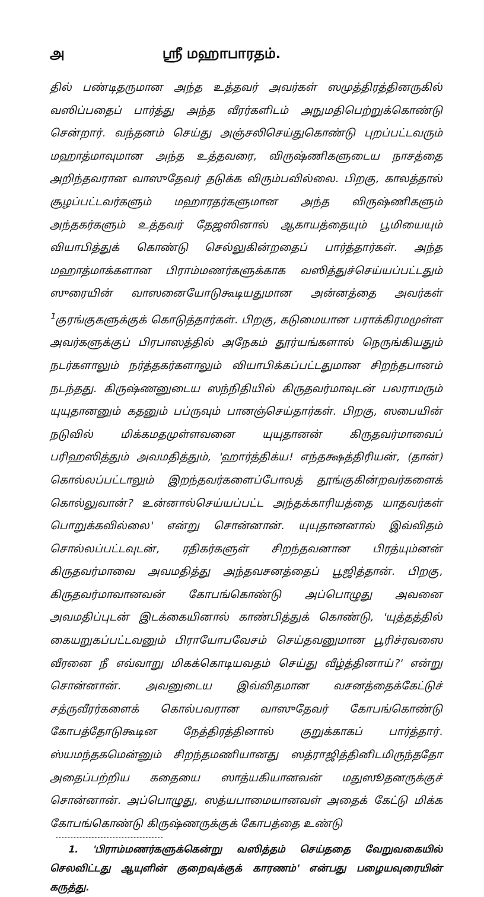அ ஸ்ரீ மஹாபாரதம்.
தில் பண்டிதருமான அந்த உத்தவர் அவர்கள் ஸமுத்திரத்தினருகில் வஸிப்பதைப் பார்த்து அந்த வீரர்களிடம் அநுமதிபெற்றுக்கொண்டு சென்றார். வந்தனம் செய்து அஞ்சலிசெய்துகொண்டு புறப்பட்டவரும் மஹாத்மாவுமான அந்த உத்தவரை, விருஷ்ணிகளுடைய நாசத்தை அறிந்தவரான வாஸுதேவர் தடுக்க விரும்பவில்லை. பிறகு, காலத்தால் சூழப்பட்டவர்களும் மஹாரதர்களுமான அந்த விருஷ்ணிகளும் அந்தகர்களும் உத்தவர் தேஜஸினால் ஆகாயத்தையும் பூமியையும் வியாபித்துக் கொண்டு செல்லுகின்றதைப் பார்த்தார்கள். அந்த மஹாத்மாக்களான பிராம்மணர்களுக்காக வஸித்துச்செய்யப்பட்டதும் ஸுரையின் வாஸனையோடுகூடியதுமான அன்னத்தை அவர்கள் <sup>1</sup>குரங்குகளுக்குக் கொடுத்தார்கள். பிறகு, கடுமையான பராக்கிரமமுள்ள அவர்களுக்குப் பிரபாஸத்தில் அநேகம் தூர்யங்களால் நெருங்கியதும் நடர்களாலும் நர்த்தகர்களாலும் வியாபிக்கப்பட்டதுமான சிறந்தபானம் நடந்தது. கிருஷ்ணனுடைய ஸந்நிதியில் கிருதவர்மாவுடன் பலராமரும் யுயுதானனும் கதனும் பப்ருவும் பானஞ்செய்தார்கள். பிறகு, ஸபையின் நடுவில் மிக்கமதமுள்ளவனை யுயுதானன் கிருதவர்மாவைப் பரிஹஸித்தும் அவமதித்தும், 'ஹார்த்திக்ய! எந்தக்ஷத்திரியன், (தான்) கொல்லப்பட்டாலும் இறந்தவர்களைப்போலத் தூங்குகின்றவர்களைக் கொல்லுவான்? உன்னால்செய்யப்பட்ட அந்தக்காரியத்தை யாதவர்கள் பொறுக்கவில்லை' என்று சொன்னான். யுயுதானனால் இவ்விதம் சொல்லப்பட்டவுடன், ரதிகர்களுள் சிறந்தவனான பிரத்யும்னன் கிருதவர்மாவை அவமதித்து அந்தவசனத்தைப் பூஜித்தான். பிறகு, கிருதவர்மாவானவன் கோபங்கொண்டு அப்பொழுது அவனை அவமதிப்புடன் இடக்கையினால் காண்பித்துக் கொண்டு, 'யுத்தத்தில் கையறுகப்பட்டவனும் பிராயோபவேசம் செய்தவனுமான பூரிச்ரவஸை வீரனை நீ எவ்வாறு மிகக்கொடியவதம் செய்து வீழ்த்தினாய்?' என்று சொன்னான். அவனுடைய இவ்விதமான வசனத்தைக்கேட்டுச் சத்ருவீரர்களைக் கொல்பவரான வாஸுதேவர் கோபங்கொண்டு கோபத்தோடுகூடின நேத்திரத்தினால் குறுக்காகப் பார்த்தார். ஸ்யமந்தகமென்னும் சிறந்தமணியானது ஸத்ராஜித்தினிடமிருந்ததோ அதைப்பற்றிய கதையை ஸாத்யகியானவன் மதுஸூதனருக்குச் சொன்னான். அப்பொழுது, ஸத்யபாமையானவள் அதைக் கேட்டு மிக்க கோபங்கொண்டு கிருஷ்ணருக்குக் கோபத்தை உண்டு
1. 'பிராம்மணர்களுக்கென்று வஸித்தம் செய்ததை வேறுவகையில் செலவிட்டது ஆயுளின் குறைவுக்குக் காரணம்' என்பது பழையவுரையின் கருத்து.